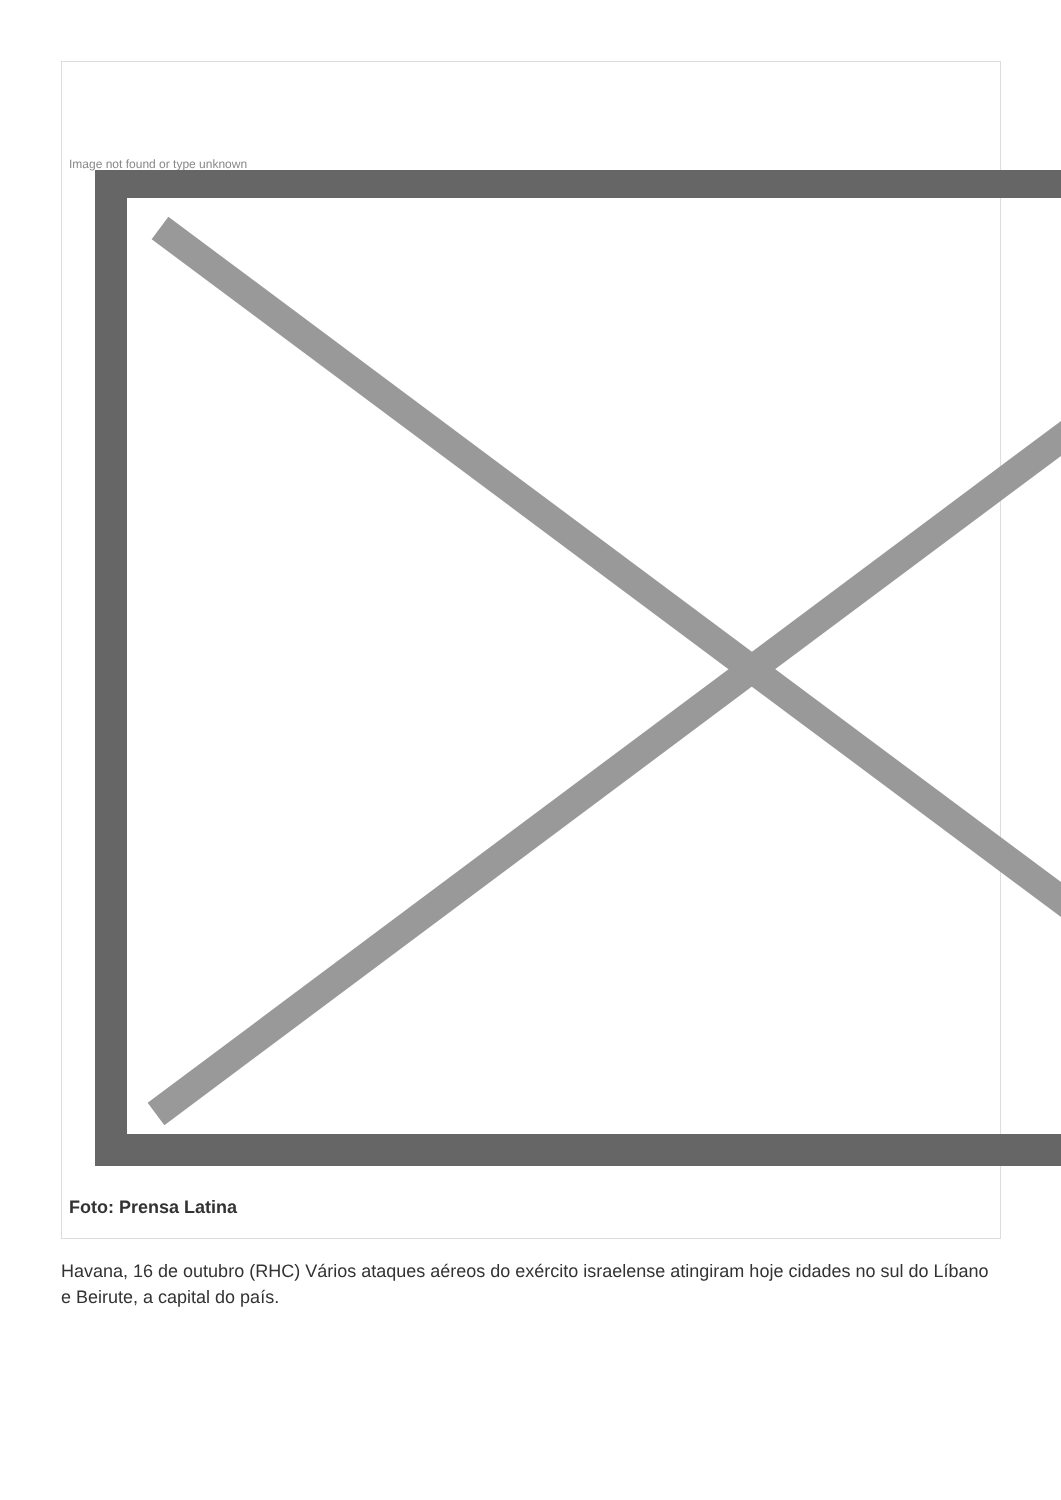Image not found or type unknown
Foto: Prensa Latina
Havana, 16 de outubro (RHC) Vários ataques aéreos do exército israelense atingiram hoje cidades no sul do Líbano e Beirute, a capital do país.